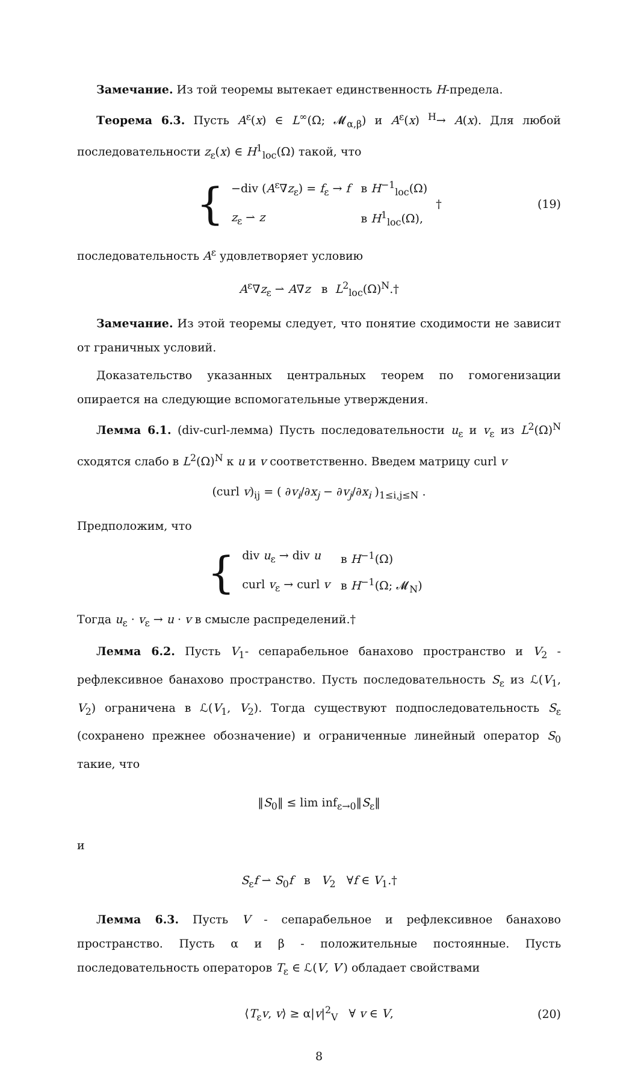Замечание. Из той теоремы вытекает единственность H-предела.
Теорема 6.3. Пусть A<sup>ε</sup>(x) ∈ L<sup>∞</sup>(Ω; 𝓜<sub>α,β</sub>) и A<sup>ε</sup>(x) <sup>H</sup>→ A(x). Для любой последовательности z<sub>ε</sub>(x) ∈ H<sup>1</sup><sub>loc</sub>(Ω) такой, что
{
| −div ( A<sup>ε</sup>∇ z<sub>ε</sub>) = f<sub>ε</sub> → f | в H<sup>−1</sup><sub>loc</sub>(Ω) |
| z<sub>ε</sub> ⇀ z | в H<sup>1</sup><sub>loc</sub>(Ω), |
† (19)
последовательность A<sup>ε</sup> удовлетворяет условию
A<sup>ε</sup>∇z<sub>ε</sub> ⇀ A∇z в L<sup>2</sup><sub>loc</sub>(Ω)<sup>N</sup>.†
Замечание. Из этой теоремы следует, что понятие сходимости не зависит от граничных условий.
Доказательство указанных центральных теорем по гомогенизации опирается на следующие вспомогательные утверждения.
Лемма 6.1. (div-curl-лемма) Пусть последовательности u<sub>ε</sub> и v<sub>ε</sub> из L<sup>2</sup>(Ω)<sup>N</sup> сходятся слабо в L<sup>2</sup>(Ω)<sup>N</sup> к u и v соответственно. Введем матрицу curl v
(curl v)<sub>ij</sub> = ( ∂v<sub>i</sub>/∂x<sub>j</sub> − ∂v<sub>j</sub>/∂x<sub>i</sub> )<sub>1≤i,j≤N</sub> .
Предположим, что
{
| div u<sub>ε</sub> → div u | в H<sup>−1</sup>(Ω) |
| curl v<sub>ε</sub> → curl v | в H<sup>−1</sup>(Ω; 𝓜<sub>N</sub>) |
Тогда u<sub>ε</sub> · v<sub>ε</sub> → u · v в смысле распределений.†
Лемма 6.2. Пусть V<sub>1</sub>- сепарабельное банахово пространство и V<sub>2</sub> - рефлексивное банахово пространство. Пусть последовательность S<sub>ε</sub> из ℒ(V<sub>1</sub>, V<sub>2</sub>) ограничена в ℒ(V<sub>1</sub>, V<sub>2</sub>). Тогда существуют подпоследовательность S<sub>ε</sub> (сохранено прежнее обозначение) и ограниченные линейный оператор S<sub>0</sub> такие, что
‖S<sub>0</sub>‖ ≤ lim inf<sub>ε→0</sub>‖S<sub>ε</sub>‖
и
S<sub>ε</sub>f ⇀ S<sub>0</sub>f в V<sub>2</sub> ∀f ∈ V<sub>1</sub>.†
Лемма 6.3. Пусть V - сепарабельное и рефлексивное банахово пространство. Пусть α и β - положительные постоянные. Пусть последовательность операторов T<sub>ε</sub> ∈ ℒ(V, V′) обладает свойствами
⟨T<sub>ε</sub>v, v⟩ ≥ α|v|<sup>2</sup><sub>V</sub> ∀ v ∈ V, (20)
8